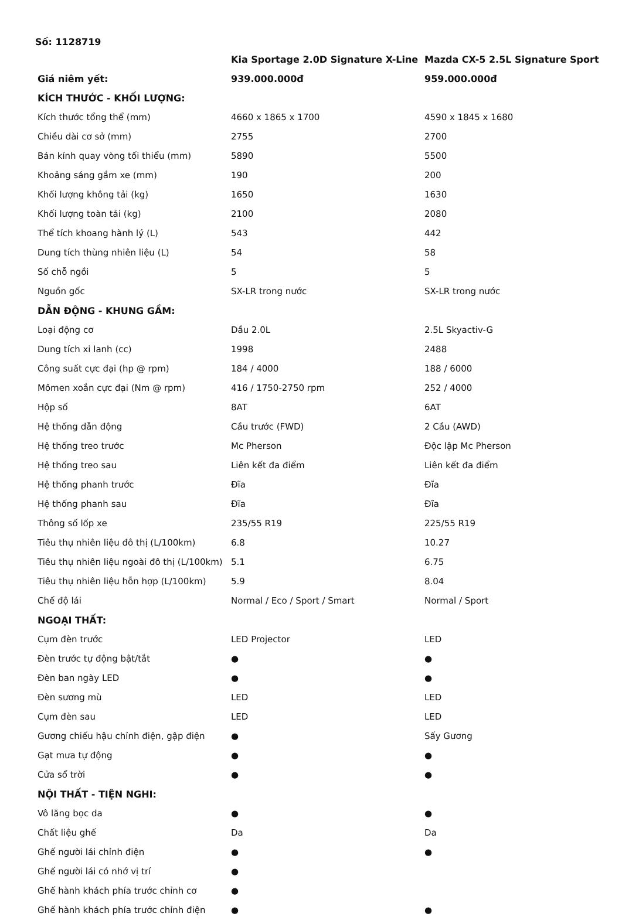Số: 1128719
| | Kia Sportage 2.0D Signature X-Line | Mazda CX-5 2.5L Signature Sport |
| --- | --- | --- |
| Giá niêm yết: | 939.000.000đ | 959.000.000đ |
| KÍCH THƯỚC - KHỐI LƯỢNG: | | |
| Kích thước tổng thể (mm) | 4660 x 1865 x 1700 | 4590 x 1845 x 1680 |
| Chiều dài cơ sở (mm) | 2755 | 2700 |
| Bán kính quay vòng tối thiểu (mm) | 5890 | 5500 |
| Khoảng sáng gầm xe (mm) | 190 | 200 |
| Khối lượng không tải (kg) | 1650 | 1630 |
| Khối lượng toàn tải (kg) | 2100 | 2080 |
| Thể tích khoang hành lý (L) | 543 | 442 |
| Dung tích thùng nhiên liệu (L) | 54 | 58 |
| Số chỗ ngồi | 5 | 5 |
| Nguồn gốc | SX-LR trong nước | SX-LR trong nước |
| DẪN ĐỘNG - KHUNG GẦM: | | |
| Loại động cơ | Dầu 2.0L | 2.5L Skyactiv-G |
| Dung tích xi lanh (cc) | 1998 | 2488 |
| Công suất cực đại (hp @ rpm) | 184 / 4000 | 188 / 6000 |
| Mômen xoắn cực đại (Nm @ rpm) | 416 / 1750-2750 rpm | 252 / 4000 |
| Hộp số | 8AT | 6AT |
| Hệ thống dẫn động | Cầu trước (FWD) | 2 Cầu (AWD) |
| Hệ thống treo trước | Mc Pherson | Độc lập Mc Pherson |
| Hệ thống treo sau | Liên kết đa điểm | Liên kết đa điểm |
| Hệ thống phanh trước | Đĩa | Đĩa |
| Hệ thống phanh sau | Đĩa | Đĩa |
| Thông số lốp xe | 235/55 R19 | 225/55 R19 |
| Tiêu thụ nhiên liệu đô thị (L/100km) | 6.8 | 10.27 |
| Tiêu thụ nhiên liệu ngoài đô thị (L/100km) | 5.1 | 6.75 |
| Tiêu thụ nhiên liệu hỗn hợp (L/100km) | 5.9 | 8.04 |
| Chế độ lái | Normal / Eco / Sport / Smart | Normal / Sport |
| NGOẠI THẤT: | | |
| Cụm đèn trước | LED Projector | LED |
| Đèn trước tự động bật/tắt | ● | ● |
| Đèn ban ngày LED | ● | ● |
| Đèn sương mù | LED | LED |
| Cụm đèn sau | LED | LED |
| Gương chiếu hậu chỉnh điện, gập điện | ● | Sấy Gương |
| Gạt mưa tự động | ● | ● |
| Cửa sổ trời | ● | ● |
| NỘI THẤT - TIỆN NGHI: | | |
| Vô lăng bọc da | ● | ● |
| Chất liệu ghế | Da | Da |
| Ghế người lái chỉnh điện | ● | ● |
| Ghế người lái có nhớ vị trí | ● | |
| Ghế hành khách phía trước chỉnh cơ | ● | |
| Ghế hành khách phía trước chỉnh điện | ● | ● |